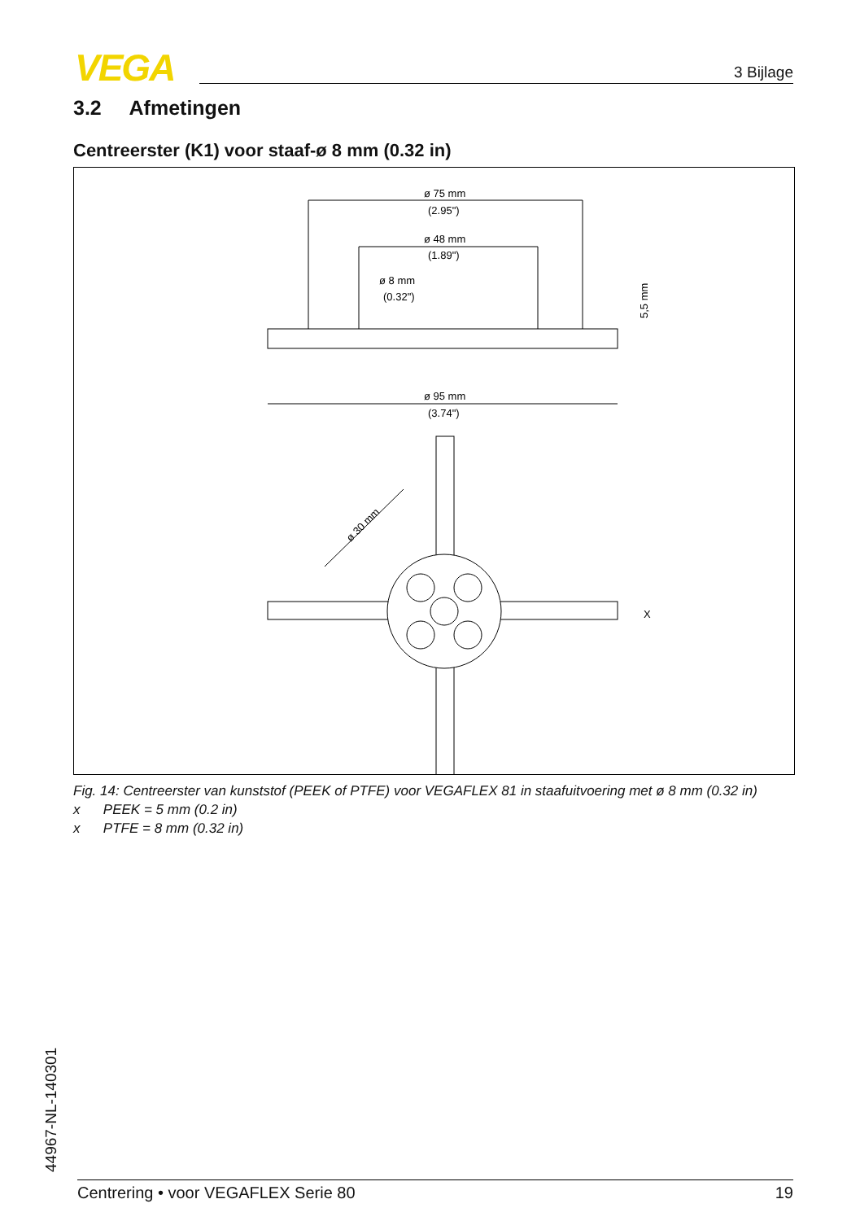VEGA 3 Bijlage
3.2 Afmetingen
Centreerster (K1) voor staaf-ø 8 mm (0.32 in)
ø 75 mm
(2.95")
ø 48 mm
(1.89")
ø 8 mm
(0.32")
5,5 mm
ø 95 mm
(3.74")
ø 30 mm
X
Fig. 14: Centreerster van kunststof (PEEK of PTFE) voor VEGAFLEX 81 in staafuitvoering met ø 8 mm (0.32 in)
x PEEK = 5 mm (0.2 in)
x PTFE = 8 mm (0.32 in)
44967-NL-140301 Centrering • voor VEGAFLEX Serie 80 19